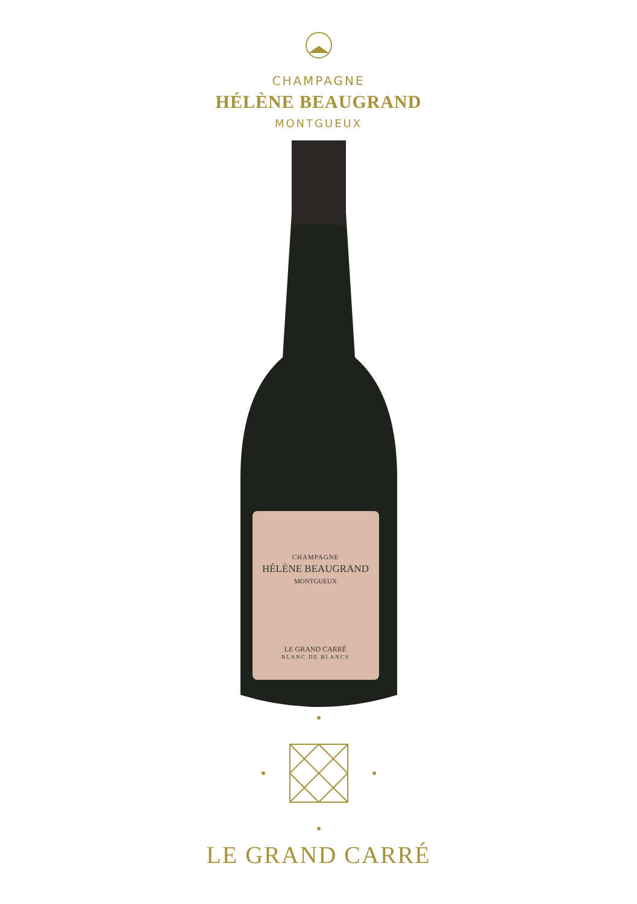CHAMPAGNE
HÉLÈNE BEAUGRAND
MONTGUEUX
CHAMPAGNE
HÉLÈNE BEAUGRAND
MONTGUEUX
LE GRAND CARRÉ
BLANC DE BLANCS
LE GRAND CARRÉ